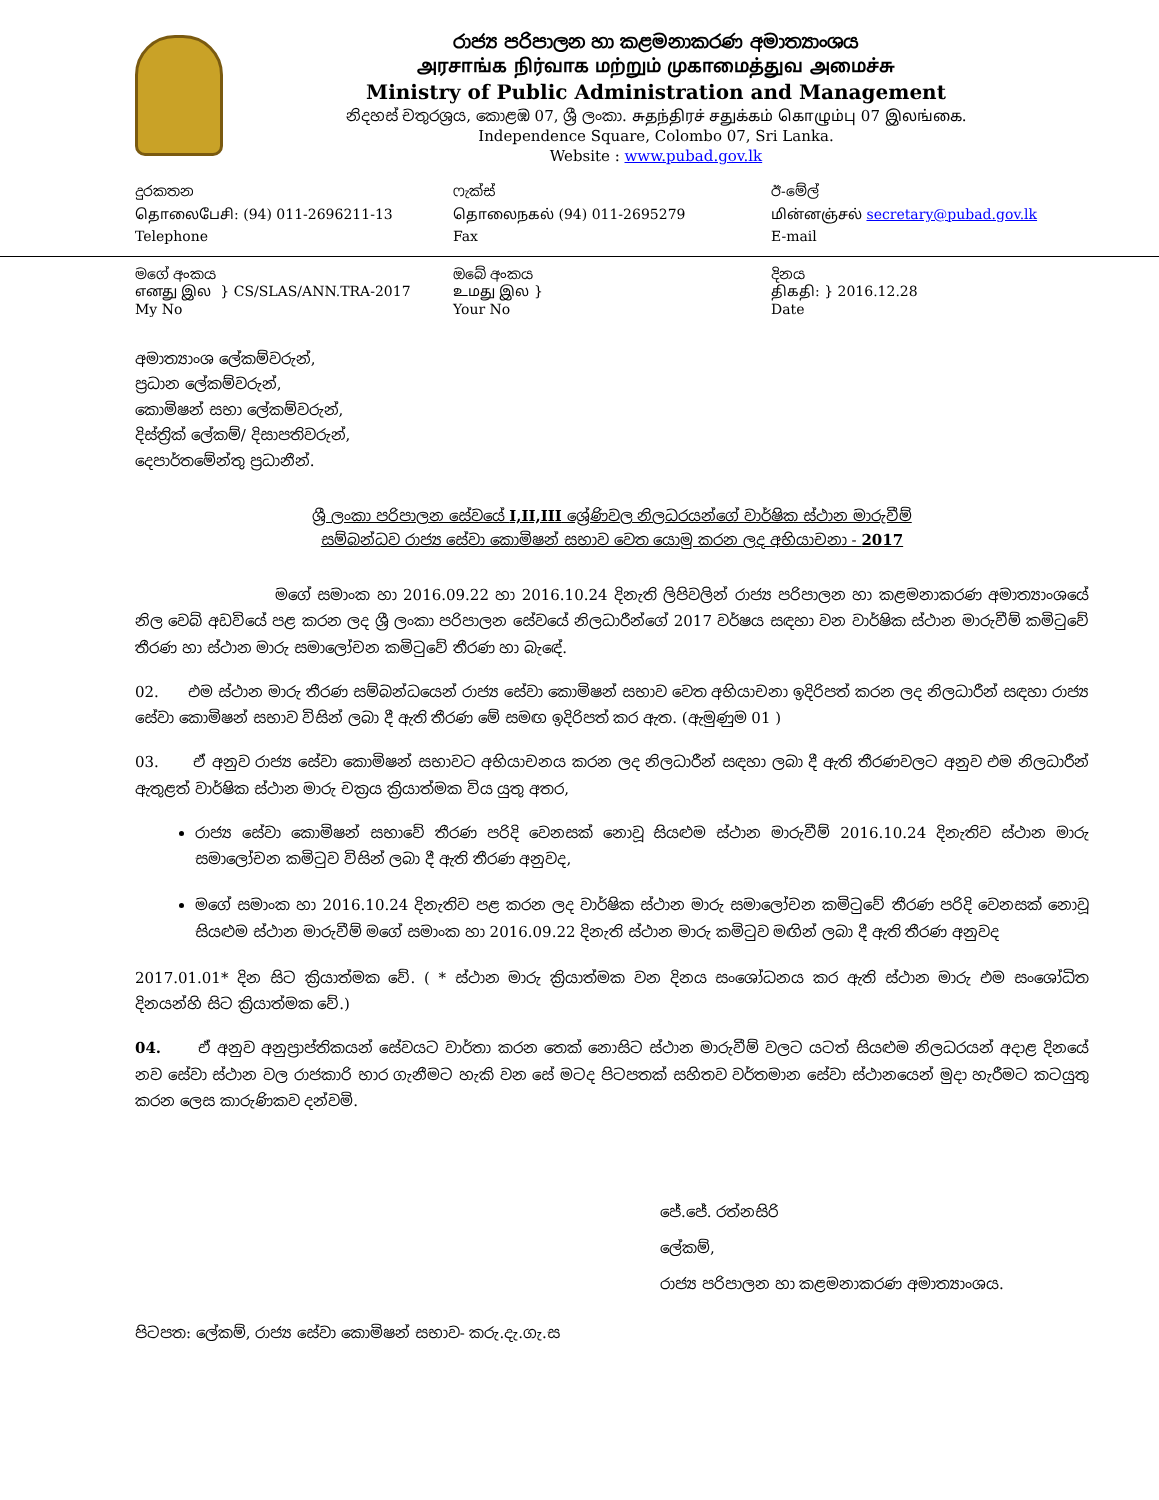රාජ්‍ය පරිපාලන හා කළමනාකරණ අමාත්‍යාංශය
அரசாங்க நிர்வாக மற்றும் முகாமைத்துவ அமைச்சு
Ministry of Public Administration and Management
නිදහස් චතුරශ්‍රය, කොළඹ 07, ශ්‍රී ලංකා. சுதந்திரச் சதுக்கம் கொழும்பு 07 இலங்கை.
Independence Square, Colombo 07, Sri Lanka.
Website : www.pubad.gov.lk
දුරකතන
தொலைபேசி: (94) 011-2696211-13
Telephone
ෆැක්ස්
தொலைநகல் (94) 011-2695279
Fax
ඊ-මේල්
மின்னஞ்சல் secretary@pubad.gov.lk
E-mail
මගේ අංකය
எனது இல } CS/SLAS/ANN.TRA-2017
My No
ඔබේ අංකය
உமது இல }
Your No
දිනය
திகதி: } 2016.12.28
Date
අමාත්‍යාංශ ලේකම්වරුන්,
ප්‍රධාන ලේකම්වරුන්,
කොමිෂන් සභා ලේකම්වරුන්,
දිස්ත්‍රික් ලේකම්/ දිසාපතිවරුන්,
දෙපාර්තමේන්තු ප්‍රධානීන්.
ශ්‍රී ලංකා පරිපාලන සේවයේ I,II,III ශ්‍රේණිවල නිලධරයන්ගේ වාර්ෂික ස්ථාන මාරුවීම්
සම්බන්ධව රාජ්‍ය සේවා කොමිෂන් සභාව වෙත යොමු කරන ලද අභියාචනා - 2017
මගේ සමාංක හා 2016.09.22 හා 2016.10.24 දිනැති ලිපිවලින් රාජ්‍ය පරිපාලන හා කළමනාකරණ අමාත්‍යාංශයේ නිල වෙබ් අඩවියේ පළ කරන ලද ශ්‍රී ලංකා පරිපාලන සේවයේ නිලධාරීන්ගේ 2017 වර්ෂය සඳහා වන වාර්ෂික ස්ථාන මාරුවීම් කමිටුවේ තීරණ හා ස්ථාන මාරු සමාලෝචන කමිටුවේ තීරණ හා බැඳේ.
02. එම ස්ථාන මාරු තීරණ සම්බන්ධයෙන් රාජ්‍ය සේවා කොමිෂන් සභාව වෙත අභියාචනා ඉදිරිපත් කරන ලද නිලධාරීන් සඳහා රාජ්‍ය සේවා කොමිෂන් සභාව විසින් ලබා දී ඇති තීරණ මේ සමඟ ඉදිරිපත් කර ඇත. (ඇමුණුම 01 )
03. ඒ අනුව රාජ්‍ය සේවා කොමිෂන් සභාවට අභියාචනය කරන ලද නිලධාරීන් සඳහා ලබා දී ඇති තීරණවලට අනුව එම නිලධාරීන් ඇතුළත් වාර්ෂික ස්ථාන මාරු චක්‍රය ක්‍රියාත්මක විය යුතු අතර,
රාජ්‍ය සේවා කොමිෂන් සභාවේ තීරණ පරිදි වෙනසක් නොවූ සියළුම ස්ථාන මාරුවීම් 2016.10.24 දිනැතිව ස්ථාන මාරු සමාලෝචන කමිටුව විසින් ලබා දී ඇති තීරණ අනුවද,
මගේ සමාංක හා 2016.10.24 දිනැතිව පළ කරන ලද වාර්ෂික ස්ථාන මාරු සමාලෝචන කමිටුවේ තීරණ පරිදි වෙනසක් නොවූ සියළුම ස්ථාන මාරුවීම් මගේ සමාංක හා 2016.09.22 දිනැති ස්ථාන මාරු කමිටුව මඟින් ලබා දී ඇති තීරණ අනුවද
2017.01.01* දින සිට ක්‍රියාත්මක වේ. ( * ස්ථාන මාරු ක්‍රියාත්මක වන දිනය සංශෝධනය කර ඇති ස්ථාන මාරු එම සංශෝධිත දිනයන්හි සිට ක්‍රියාත්මක වේ.)
04. ඒ අනුව අනුප්‍රාප්තිකයන් සේවයට වාර්තා කරන තෙක් නොසිට ස්ථාන මාරුවීම් වලට යටත් සියළුම නිලධරයන් අදාළ දිනයේ නව සේවා ස්ථාන වල රාජකාරි භාර ගැනීමට හැකි වන සේ මටද පිටපතක් සහිතව වර්තමාන සේවා ස්ථානයෙන් මුදා හැරීමට කටයුතු කරන ලෙස කාරුණිකව දන්වමි.
ජේ.ජේ. රත්නසිරි
ලේකම්,
රාජ්‍ය පරිපාලන හා කළමනාකරණ අමාත්‍යාංශය.
පිටපත: ලේකම්, රාජ්‍ය සේවා කොමිෂන් සභාව- කරු.දැ.ගැ.ස